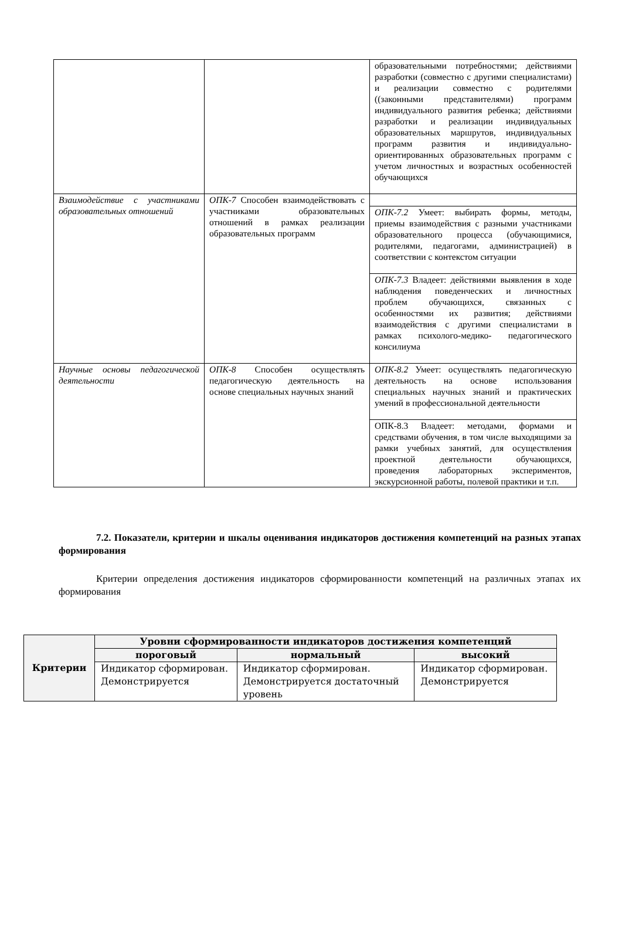| | | образовательными потребностями; действиями разработки (совместно с другими специалистами) и реализации совместно с родителями ((законными представителями) программ индивидуального развития ребенка; действиями разработки и реализации индивидуальных образовательных маршрутов, индивидуальных программ развития и индивидуально-ориентированных образовательных программ с учетом личностных и возрастных особенностей обучающихся |
| Взаимодействие с участниками образовательных отношений | ОПК-7 Способен взаимодействовать с участниками образовательных отношений в рамках реализации образовательных программ | |
| | | ОПК-7.2 Умеет: выбирать формы, методы, приемы взаимодействия с разными участниками образовательного процесса (обучающимися, родителями, педагогами, администрацией) в соответствии с контекстом ситуации |
| | | ОПК-7.3 Владеет: действиями выявления в ходе наблюдения поведенческих и личностных проблем обучающихся, связанных с особенностями их развития; действиями взаимодействия с другими специалистами в рамках психолого-медико- педагогического консилиума |
| Научные основы педагогической деятельности | ОПК-8 Способен осуществлять педагогическую деятельность на основе специальных научных знаний | ОПК-8.2 Умеет: осуществлять педагогическую деятельность на основе использования специальных научных знаний и практических умений в профессиональной деятельности |
| | | ОПК-8.3 Владеет: методами, формами и средствами обучения, в том числе выходящими за рамки учебных занятий, для осуществления проектной деятельности обучающихся, проведения лабораторных экспериментов, экскурсионной работы, полевой практики и т.п. |
7.2. Показатели, критерии и шкалы оценивания индикаторов достижения компетенций на разных этапах формирования
Критерии определения достижения индикаторов сформированности компетенций на различных этапах их формирования
| Критерии | Уровни сформированности индикаторов достижения компетенций | | |
| --- | --- | --- | --- |
| | пороговый | нормальный | высокий |
| | Индикатор сформирован. Демонстрируется | Индикатор сформирован. Демонстрируется достаточный уровень | Индикатор сформирован. Демонстрируется |